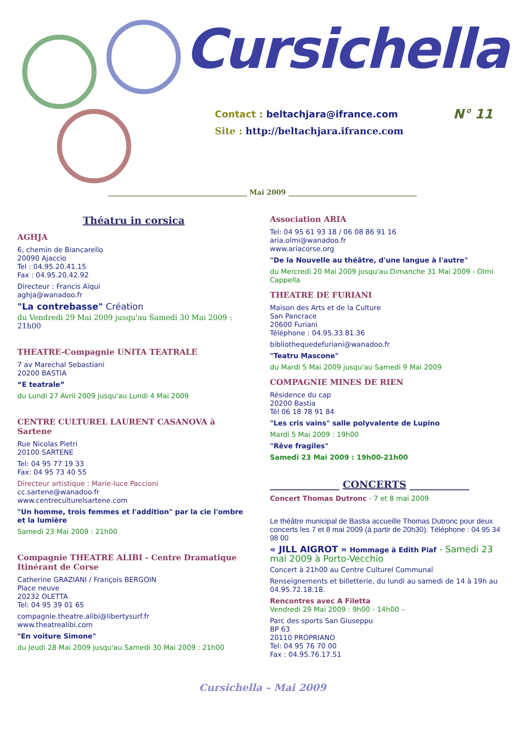Cursichella
Contact : beltachjara@ifrance.com N° 11
Site : http://beltachjara.ifrance.com
________________________________________ Mai 2009 _____________________________________
Théatru in corsica
AGHJA
6, chemin de Biancarello
20090 Ajaccio
Tel : 04.95.20.41.15
Fax : 04.95.20.42.92
Directeur : Francis Aïqui
aghja@wanadoo.fr
"La contrebasse" Création
du Vendredi 29 Mai 2009 jusqu'au Samedi 30 Mai 2009 : 21h00
THEATRE-Compagnie UNITA TEATRALE
7 av Marechal Sebastiani
20200 BASTIA
“E teatrale”
du Lundi 27 Avril 2009 jusqu'au Lundi 4 Mai 2009
CENTRE CULTUREL LAURENT CASANOVA à Sartene
Rue Nicolas Pietri
20100 SARTENE
Tel: 04 95 77 19 33
Fax: 04 95 73 40 55
Directeur artistique : Marie-luce Paccioni
cc.sartene@wanadoo.fr
www.centreculturelsartene.com
"Un homme, trois femmes et l'addition" par la cie l'ombre et la lumière
Samedi 23 Mai 2009 : 21h00
Compagnie THEATRE ALIBI - Centre Dramatique Itinérant de Corse
Catherine GRAZIANI / François BERGOIN
Place neuve
20232 OLETTA
Tel: 04 95 39 01 65
compagnie.theatre.alibi@libertysurf.fr
www.theatrealibi.com
"En voiture Simone"
du Jeudi 28 Mai 2009 jusqu'au Samedi 30 Mai 2009 : 21h00
Association ARIA
Tel: 04 95 61 93 18 / 06 08 86 91 16
aria.olmi@wanadoo.fr
www.ariacorse.org
"De la Nouvelle au théâtre, d'une langue à l'autre"
du Mercredi 20 Mai 2009 jusqu'au Dimanche 31 Mai 2009 - Olmi Cappella
THEATRE DE FURIANI
Maison des Arts et de la Culture
San Pancrace
20600 Furiani
Téléphone : 04.95.33.81.36
bibliothequedefuriani@wanadoo.fr
"Teatru Mascone"
du Mardi 5 Mai 2009 jusqu'au Samedi 9 Mai 2009
COMPAGNIE MINES DE RIEN
Résidence du cap
20200 Bastia
Tél 06 18 78 91 84
"Les cris vains" salle polyvalente de Lupino
Mardi 5 Mai 2009 : 19h00
"Rêve fragiles"
Samedi 23 Mai 2009 : 19h00-21h00
______________ CONCERTS ____________
Concert Thomas Dutronc - 7 et 8 mai 2009
Le théâtre municipal de Bastia accueille Thomas Dutronc pour deux concerts les 7 et 8 mai 2009 (à partir de 20h30). Téléphone : 04 95 34 98 00
« JILL AIGROT » Hommage à Edith Piaf - Samedi 23 mai 2009 à Porto-Vecchio
Concert à 21h00 au Centre Culturel Communal
Renseignements et billetterie, du lundi au samedi de 14 à 19h au 04.95.72.18.18.
Rencontres avec A Filetta
Vendredi 29 Mai 2009 : 9h00 - 14h00 –
Parc des sports San Giuseppu
BP 63
20110 PROPRIANO
Tel: 04 95 76 70 00
Fax : 04.95.76.17.51
Cursichella – Mai 2009